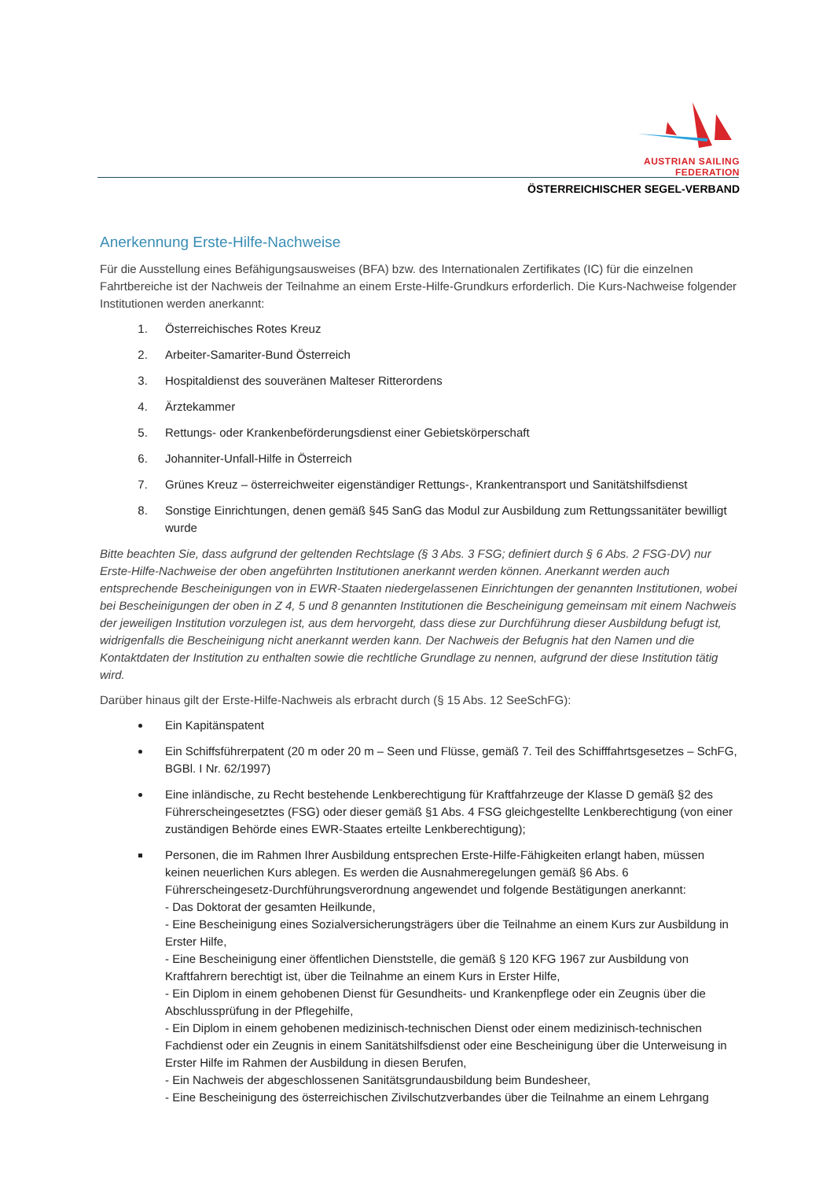AUSTRIAN SAILING FEDERATION
ÖSTERREICHISCHER SEGEL-VERBAND
Anerkennung Erste-Hilfe-Nachweise
Für die Ausstellung eines Befähigungsausweises (BFA) bzw. des Internationalen Zertifikates (IC) für die einzelnen Fahrtbereiche ist der Nachweis der Teilnahme an einem Erste-Hilfe-Grundkurs erforderlich. Die Kurs-Nachweise folgender Institutionen werden anerkannt:
1. Österreichisches Rotes Kreuz
2. Arbeiter-Samariter-Bund Österreich
3. Hospitaldienst des souveränen Malteser Ritterordens
4. Ärztekammer
5. Rettungs- oder Krankenbeförderungsdienst einer Gebietskörperschaft
6. Johanniter-Unfall-Hilfe in Österreich
7. Grünes Kreuz – österreichweiter eigenständiger Rettungs-, Krankentransport und Sanitätshilfsdienst
8. Sonstige Einrichtungen, denen gemäß §45 SanG das Modul zur Ausbildung zum Rettungssanitäter bewilligt wurde
Bitte beachten Sie, dass aufgrund der geltenden Rechtslage (§ 3 Abs. 3 FSG; definiert durch § 6 Abs. 2 FSG-DV) nur Erste-Hilfe-Nachweise der oben angeführten Institutionen anerkannt werden können. Anerkannt werden auch entsprechende Bescheinigungen von in EWR-Staaten niedergelassenen Einrichtungen der genannten Institutionen, wobei bei Bescheinigungen der oben in Z 4, 5 und 8 genannten Institutionen die Bescheinigung gemeinsam mit einem Nachweis der jeweiligen Institution vorzulegen ist, aus dem hervorgeht, dass diese zur Durchführung dieser Ausbildung befugt ist, widrigenfalls die Bescheinigung nicht anerkannt werden kann. Der Nachweis der Befugnis hat den Namen und die Kontaktdaten der Institution zu enthalten sowie die rechtliche Grundlage zu nennen, aufgrund der diese Institution tätig wird.
Darüber hinaus gilt der Erste-Hilfe-Nachweis als erbracht durch (§ 15 Abs. 12 SeeSchFG):
Ein Kapitänspatent
Ein Schiffsführerpatent (20 m oder 20 m – Seen und Flüsse, gemäß 7. Teil des Schifffahrtsgesetzes – SchFG, BGBl. I Nr. 62/1997)
Eine inländische, zu Recht bestehende Lenkberechtigung für Kraftfahrzeuge der Klasse D gemäß §2 des Führerscheingesetztes (FSG) oder dieser gemäß §1 Abs. 4 FSG gleichgestellte Lenkberechtigung (von einer zuständigen Behörde eines EWR-Staates erteilte Lenkberechtigung);
Personen, die im Rahmen Ihrer Ausbildung entsprechen Erste-Hilfe-Fähigkeiten erlangt haben, müssen keinen neuerlichen Kurs ablegen. Es werden die Ausnahmeregelungen gemäß §6 Abs. 6 Führerscheingesetz-Durchführungsverordnung angewendet und folgende Bestätigungen anerkannt:
- Das Doktorat der gesamten Heilkunde,
- Eine Bescheinigung eines Sozialversicherungsträgers über die Teilnahme an einem Kurs zur Ausbildung in Erster Hilfe,
- Eine Bescheinigung einer öffentlichen Dienststelle, die gemäß § 120 KFG 1967 zur Ausbildung von Kraftfahrern berechtigt ist, über die Teilnahme an einem Kurs in Erster Hilfe,
- Ein Diplom in einem gehobenen Dienst für Gesundheits- und Krankenpflege oder ein Zeugnis über die Abschlussprüfung in der Pflegehilfe,
- Ein Diplom in einem gehobenen medizinisch-technischen Dienst oder einem medizinisch-technischen Fachdienst oder ein Zeugnis in einem Sanitätshilfsdienst oder eine Bescheinigung über die Unterweisung in Erster Hilfe im Rahmen der Ausbildung in diesen Berufen,
- Ein Nachweis der abgeschlossenen Sanitätsgrundausbildung beim Bundesheer,
- Eine Bescheinigung des österreichischen Zivilschutzverbandes über die Teilnahme an einem Lehrgang